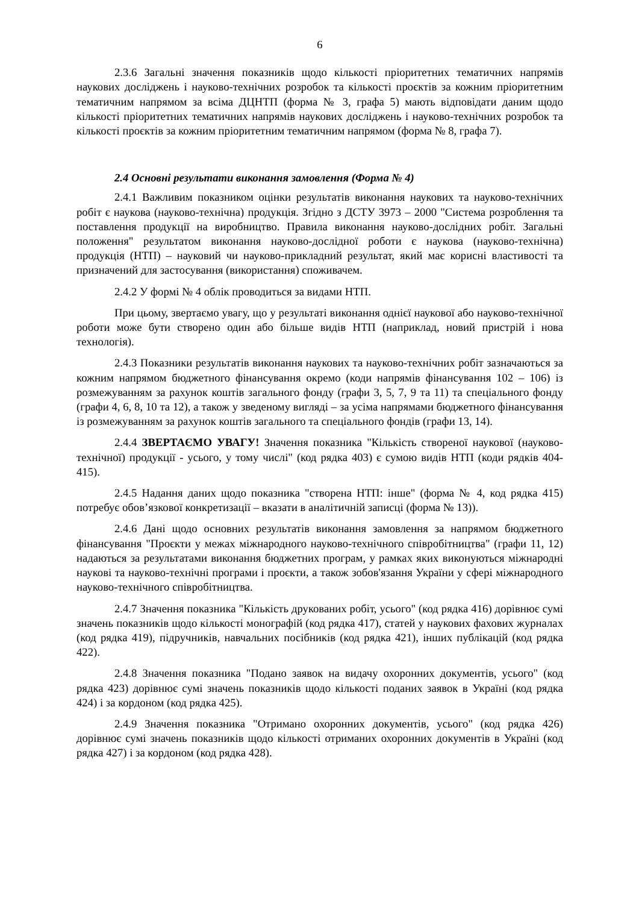6
2.3.6 Загальні значення показників щодо кількості пріоритетних тематичних напрямів наукових досліджень і науково-технічних розробок та кількості проєктів за кожним пріоритетним тематичним напрямом за всіма ДЦНТП (форма № 3, графа 5) мають відповідати даним щодо кількості пріоритетних тематичних напрямів наукових досліджень і науково-технічних розробок та кількості проєктів за кожним пріоритетним тематичним напрямом (форма № 8, графа 7).
2.4 Основні результати виконання замовлення (Форма № 4)
2.4.1 Важливим показником оцінки результатів виконання наукових та науково-технічних робіт є наукова (науково-технічна) продукція. Згідно з ДСТУ 3973 – 2000 "Система розроблення та поставлення продукції на виробництво. Правила виконання науково-дослідних робіт. Загальні положення" результатом виконання науково-дослідної роботи є наукова (науково-технічна) продукція (НТП) – науковий чи науково-прикладний результат, який має корисні властивості та призначений для застосування (використання) споживачем.
2.4.2 У формі № 4 облік проводиться за видами НТП.
При цьому, звертаємо увагу, що у результаті виконання однієї наукової або науково-технічної роботи може бути створено один або більше видів НТП (наприклад, новий пристрій і нова технологія).
2.4.3 Показники результатів виконання наукових та науково-технічних робіт зазначаються за кожним напрямом бюджетного фінансування окремо (коди напрямів фінансування 102 – 106) із розмежуванням за рахунок коштів загального фонду (графи 3, 5, 7, 9 та 11) та спеціального фонду (графи 4, 6, 8, 10 та 12), а також у зведеному вигляді – за усіма напрямами бюджетного фінансування із розмежуванням за рахунок коштів загального та спеціального фондів (графи 13, 14).
2.4.4 ЗВЕРТАЄМО УВАГУ! Значення показника "Кількість створеної наукової (науково-технічної) продукції - усього, у тому числі" (код рядка 403) є сумою видів НТП (коди рядків 404-415).
2.4.5 Надання даних щодо показника "створена НТП: інше" (форма № 4, код рядка 415) потребує обов’язкової конкретизації – вказати в аналітичній записці (форма № 13)).
2.4.6 Дані щодо основних результатів виконання замовлення за напрямом бюджетного фінансування "Проєкти у межах міжнародного науково-технічного співробітництва" (графи 11, 12) надаються за результатами виконання бюджетних програм, у рамках яких виконуються міжнародні наукові та науково-технічні програми і проєкти, а також зобов'язання України у сфері міжнародного науково-технічного співробітництва.
2.4.7 Значення показника "Кількість друкованих робіт, усього" (код рядка 416) дорівнює сумі значень показників щодо кількості монографій (код рядка 417), статей у наукових фахових журналах (код рядка 419), підручників, навчальних посібників (код рядка 421), інших публікацій (код рядка 422).
2.4.8 Значення показника "Подано заявок на видачу охоронних документів, усього" (код рядка 423) дорівнює сумі значень показників щодо кількості поданих заявок в Україні (код рядка 424) і за кордоном (код рядка 425).
2.4.9 Значення показника "Отримано охоронних документів, усього" (код рядка 426) дорівнює сумі значень показників щодо кількості отриманих охоронних документів в Україні (код рядка 427) і за кордоном (код рядка 428).